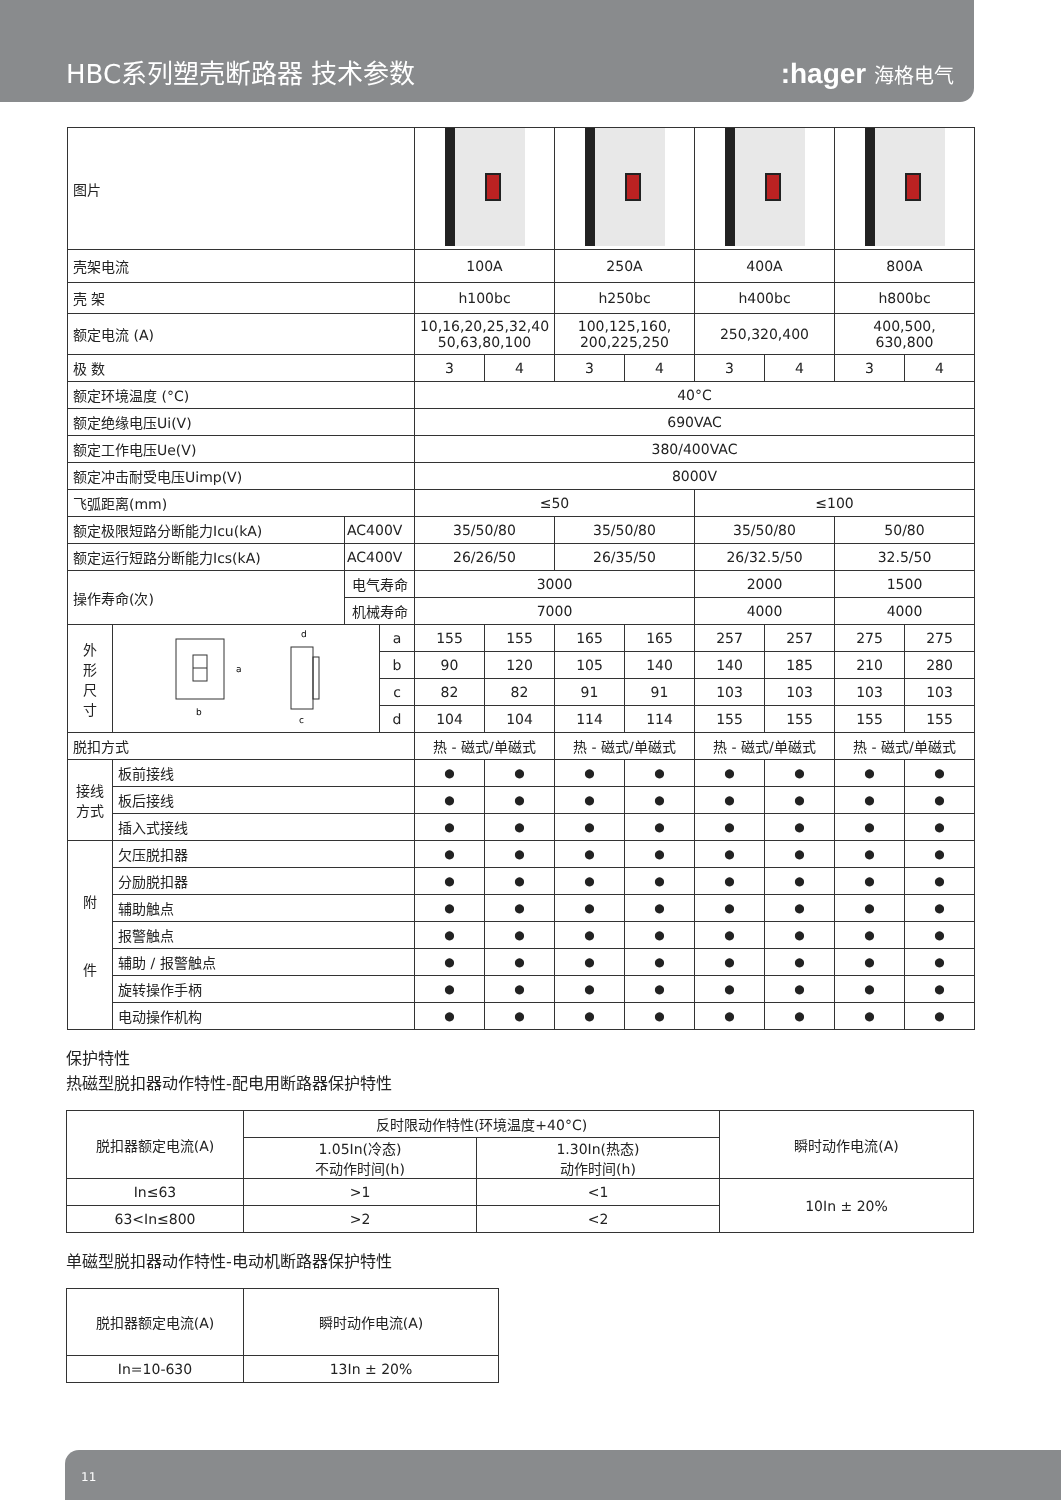HBC系列塑壳断路器 技术参数
:hager 海格电气
| 图片 | | | | | | | | | | | |
| 壳架电流 | | | | 100A | | 250A | | 400A | | 800A | |
| 壳 架 | | | | h100bc | | h250bc | | h400bc | | h800bc | |
| 额定电流 (A) | | | | 10,16,20,25,32,40 50,63,80,100 | | 100,125,160, 200,225,250 | | 250,320,400 | | 400,500, 630,800 | |
| 极 数 | | | | 3 | 4 | 3 | 4 | 3 | 4 | 3 | 4 |
| 额定环境温度 (°C) | | | | 40°C | | | | | | | |
| 额定绝缘电压Ui(V) | | | | 690VAC | | | | | | | |
| 额定工作电压Ue(V) | | | | 380/400VAC | | | | | | | |
| 额定冲击耐受电压Uimp(V) | | | | 8000V | | | | | | | |
| 飞弧距离(mm) | | | | ≤50 | | | | ≤100 | | | |
| 额定极限短路分断能力Icu(kA) | | AC400V | | 35/50/80 | | 35/50/80 | | 35/50/80 | | 50/80 | |
| 额定运行短路分断能力Ics(kA) | | AC400V | | 26/26/50 | | 26/35/50 | | 26/32.5/50 | | 32.5/50 | |
| 操作寿命(次) | | 电气寿命 | | 3000 | | | | 2000 | | 1500 | |
| | | 机械寿命 | | 7000 | | | | 4000 | | 4000 | |
| 外 形 尺 寸 | a b d c | | a | 155 | 155 | 165 | 165 | 257 | 257 | 275 | 275 |
| | | | b | 90 | 120 | 105 | 140 | 140 | 185 | 210 | 280 |
| | | | c | 82 | 82 | 91 | 91 | 103 | 103 | 103 | 103 |
| | | | d | 104 | 104 | 114 | 114 | 155 | 155 | 155 | 155 |
| 脱扣方式 | | | | 热 - 磁式/单磁式 | | 热 - 磁式/单磁式 | | 热 - 磁式/单磁式 | | 热 - 磁式/单磁式 | |
| 接线 方式 | 板前接线 | | | ● | ● | ● | ● | ● | ● | ● | ● |
| | 板后接线 | | | ● | ● | ● | ● | ● | ● | ● | ● |
| | 插入式接线 | | | ● | ● | ● | ● | ● | ● | ● | ● |
| 附 件 | 欠压脱扣器 | | | ● | ● | ● | ● | ● | ● | ● | ● |
| | 分励脱扣器 | | | ● | ● | ● | ● | ● | ● | ● | ● |
| | 辅助触点 | | | ● | ● | ● | ● | ● | ● | ● | ● |
| | 报警触点 | | | ● | ● | ● | ● | ● | ● | ● | ● |
| | 辅助 / 报警触点 | | | ● | ● | ● | ● | ● | ● | ● | ● |
| | 旋转操作手柄 | | | ● | ● | ● | ● | ● | ● | ● | ● |
| | 电动操作机构 | | | ● | ● | ● | ● | ● | ● | ● | ● |
保护特性
热磁型脱扣器动作特性-配电用断路器保护特性
| 脱扣器额定电流(A) | 反时限动作特性(环境温度+40°C) | | 瞬时动作电流(A) |
| | 1.05In(冷态) 不动作时间(h) | 1.30In(热态) 动作时间(h) | |
| In≤63 | >1 | <1 | 10In ± 20% |
| 63<In≤800 | >2 | <2 | |
单磁型脱扣器动作特性-电动机断路器保护特性
| 脱扣器额定电流(A) | 瞬时动作电流(A) |
| In=10-630 | 13In ± 20% |
11